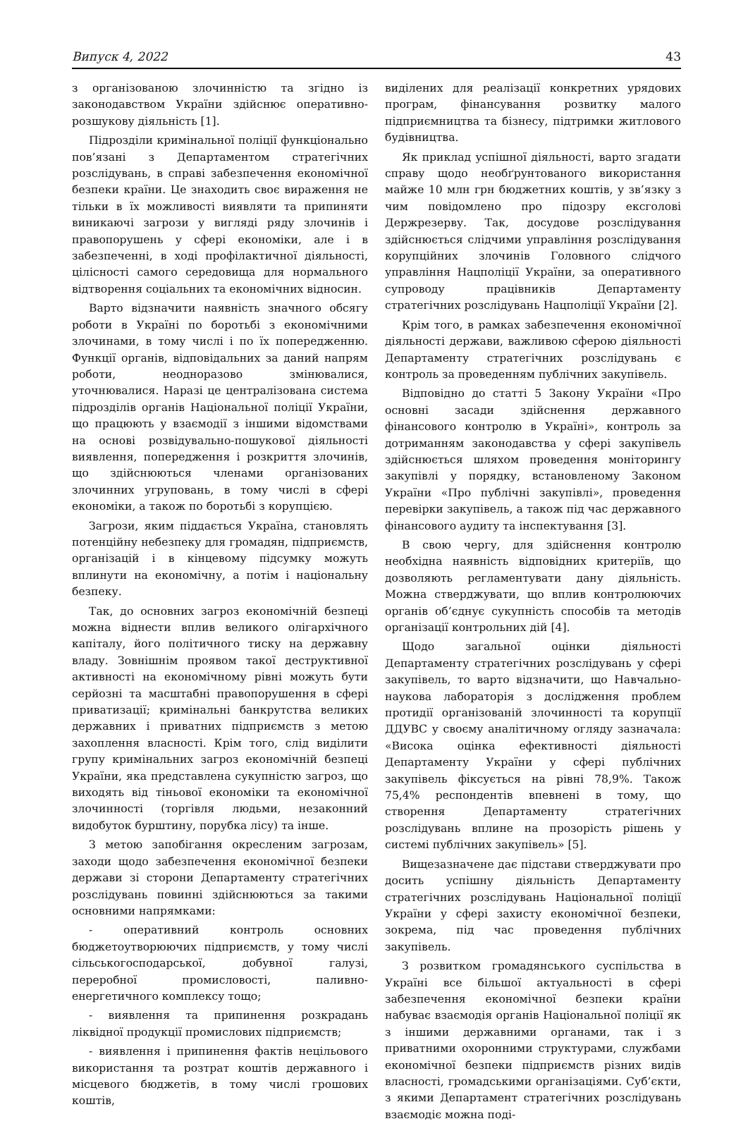Випуск 4, 2022 43
з організованою злочинністю та згідно із законодавством України здійснює оперативно-розшукову діяльність [1].
Підрозділи кримінальної поліції функціонально пов’язані з Департаментом стратегічних розслідувань, в справі забезпечення економічної безпеки країни. Це знаходить своє вираження не тільки в їх можливості виявляти та припиняти виникаючі загрози у вигляді ряду злочинів і правопорушень у сфері економіки, але і в забезпеченні, в ході профілактичної діяльності, цілісності самого середовища для нормального відтворення соціальних та економічних відносин.
Варто відзначити наявність значного обсягу роботи в Україні по боротьбі з економічними злочинами, в тому числі і по їх попередженню. Функції органів, відповідальних за даний напрям роботи, неодноразово змінювалися, уточнювалися. Наразі це централізована система підрозділів органів Національної поліції України, що працюють у взаємодії з іншими відомствами на основі розвідувально-пошукової діяльності виявлення, попередження і розкриття злочинів, що здійснюються членами організованих злочинних угруповань, в тому числі в сфері економіки, а також по боротьбі з корупцією.
Загрози, яким піддається Україна, становлять потенційну небезпеку для громадян, підприємств, організацій і в кінцевому підсумку можуть вплинути на економічну, а потім і національну безпеку.
Так, до основних загроз економічній безпеці можна віднести вплив великого олігархічного капіталу, його політичного тиску на державну владу. Зовнішнім проявом такої деструктивної активності на економічному рівні можуть бути серйозні та масштабні правопорушення в сфері приватизації; кримінальні банкрутства великих державних і приватних підприємств з метою захоплення власності. Крім того, слід виділити групу кримінальних загроз економічній безпеці України, яка представлена сукупністю загроз, що виходять від тіньової економіки та економічної злочинності (торгівля людьми, незаконний видобуток бурштину, порубка лісу) та інше.
З метою запобігання окресленим загрозам, заходи щодо забезпечення економічної безпеки держави зі сторони Департаменту стратегічних розслідувань повинні здійснюються за такими основними напрямками:
- оперативний контроль основних бюджетоутворюючих підприємств, у тому числі сільськогосподарської, добувної галузі, переробної промисловості, паливно-енергетичного комплексу тощо;
- виявлення та припинення розкрадань ліквідної продукції промислових підприємств;
- виявлення і припинення фактів нецільового використання та розтрат коштів державного і місцевого бюджетів, в тому числі грошових коштів,
виділених для реалізації конкретних урядових програм, фінансування розвитку малого підприємництва та бізнесу, підтримки житлового будівництва.
Як приклад успішної діяльності, варто згадати справу щодо необґрунтованого використання майже 10 млн грн бюджетних коштів, у зв’язку з чим повідомлено про підозру ексголові Держрезерву. Так, досудове розслідування здійснюється слідчими управління розслідування корупційних злочинів Головного слідчого управління Нацполіції України, за оперативного супроводу працівників Департаменту стратегічних розслідувань Нацполіції України [2].
Крім того, в рамках забезпечення економічної діяльності держави, важливою сферою діяльності Департаменту стратегічних розслідувань є контроль за проведенням публічних закупівель.
Відповідно до статті 5 Закону України «Про основні засади здійснення державного фінансового контролю в Україні», контроль за дотриманням законодавства у сфері закупівель здійснюється шляхом проведення моніторингу закупівлі у порядку, встановленому Законом України «Про публічні закупівлі», проведення перевірки закупівель, а також під час державного фінансового аудиту та інспектування [3].
В свою чергу, для здійснення контролю необхідна наявність відповідних критеріїв, що дозволяють регламентувати дану діяльність. Можна стверджувати, що вплив контролюючих органів об’єднує сукупність способів та методів організації контрольних дій [4].
Щодо загальної оцінки діяльності Департаменту стратегічних розслідувань у сфері закупівель, то варто відзначити, що Навчально-наукова лабораторія з дослідження проблем протидії організованій злочинності та корупції ДДУВС у своєму аналітичному огляду зазначала: «Висока оцінка ефективності діяльності Департаменту України у сфері публічних закупівель фіксується на рівні 78,9%. Також 75,4% респондентів впевнені в тому, що створення Департаменту стратегічних розслідувань вплине на прозорість рішень у системі публічних закупівель» [5].
Вищезазначене дає підстави стверджувати про досить успішну діяльність Департаменту стратегічних розслідувань Національної поліції України у сфері захисту економічної безпеки, зокрема, під час проведення публічних закупівель.
З розвитком громадянського суспільства в Україні все більшої актуальності в сфері забезпечення економічної безпеки країни набуває взаємодія органів Національної поліції як з іншими державними органами, так і з приватними охоронними структурами, службами економічної безпеки підприємств різних видів власності, громадськими організаціями. Суб’єкти, з якими Департамент стратегічних розслідувань взаємодіє можна поді-